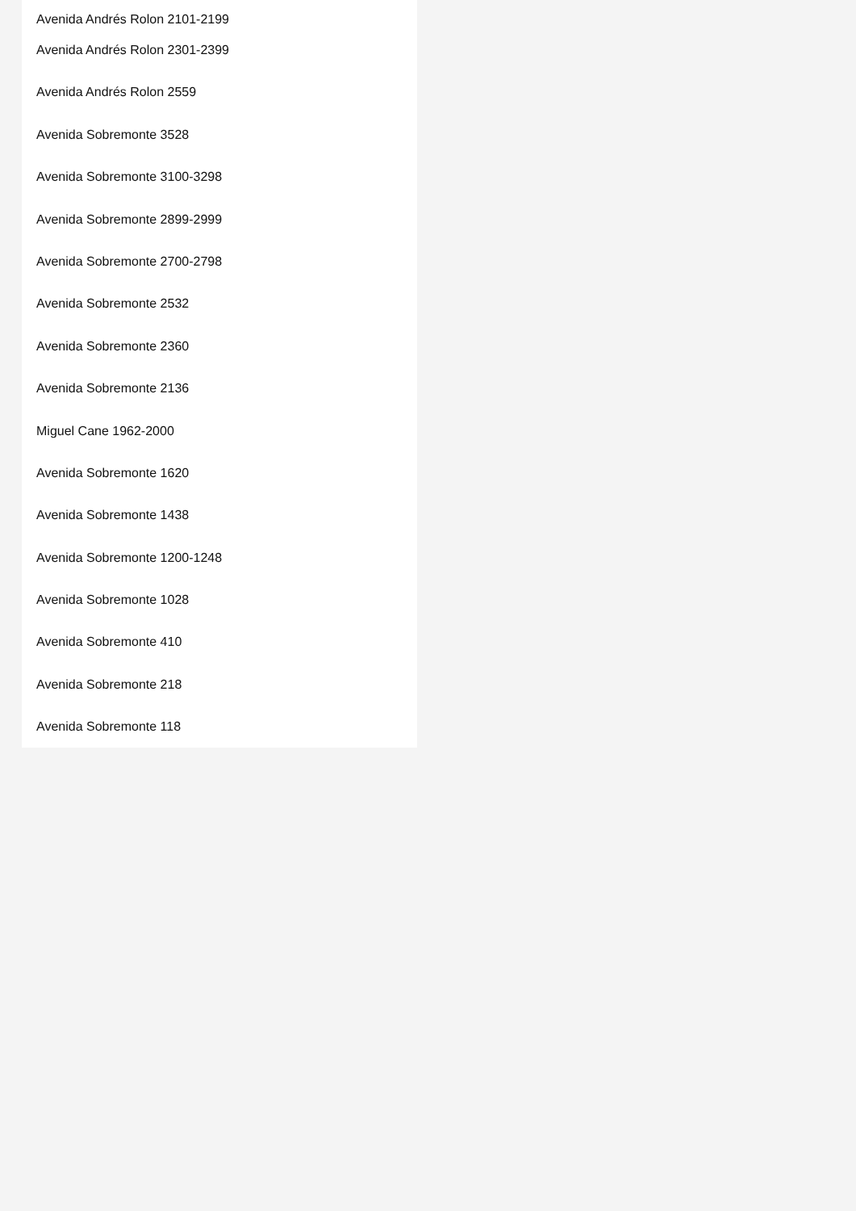Avenida Andrés Rolon 2101-2199
Avenida Andrés Rolon 2301-2399
Avenida Andrés Rolon 2559
Avenida Sobremonte 3528
Avenida Sobremonte 3100-3298
Avenida Sobremonte 2899-2999
Avenida Sobremonte 2700-2798
Avenida Sobremonte 2532
Avenida Sobremonte 2360
Avenida Sobremonte 2136
Miguel Cane 1962-2000
Avenida Sobremonte 1620
Avenida Sobremonte 1438
Avenida Sobremonte 1200-1248
Avenida Sobremonte 1028
Avenida Sobremonte 410
Avenida Sobremonte 218
Avenida Sobremonte 118